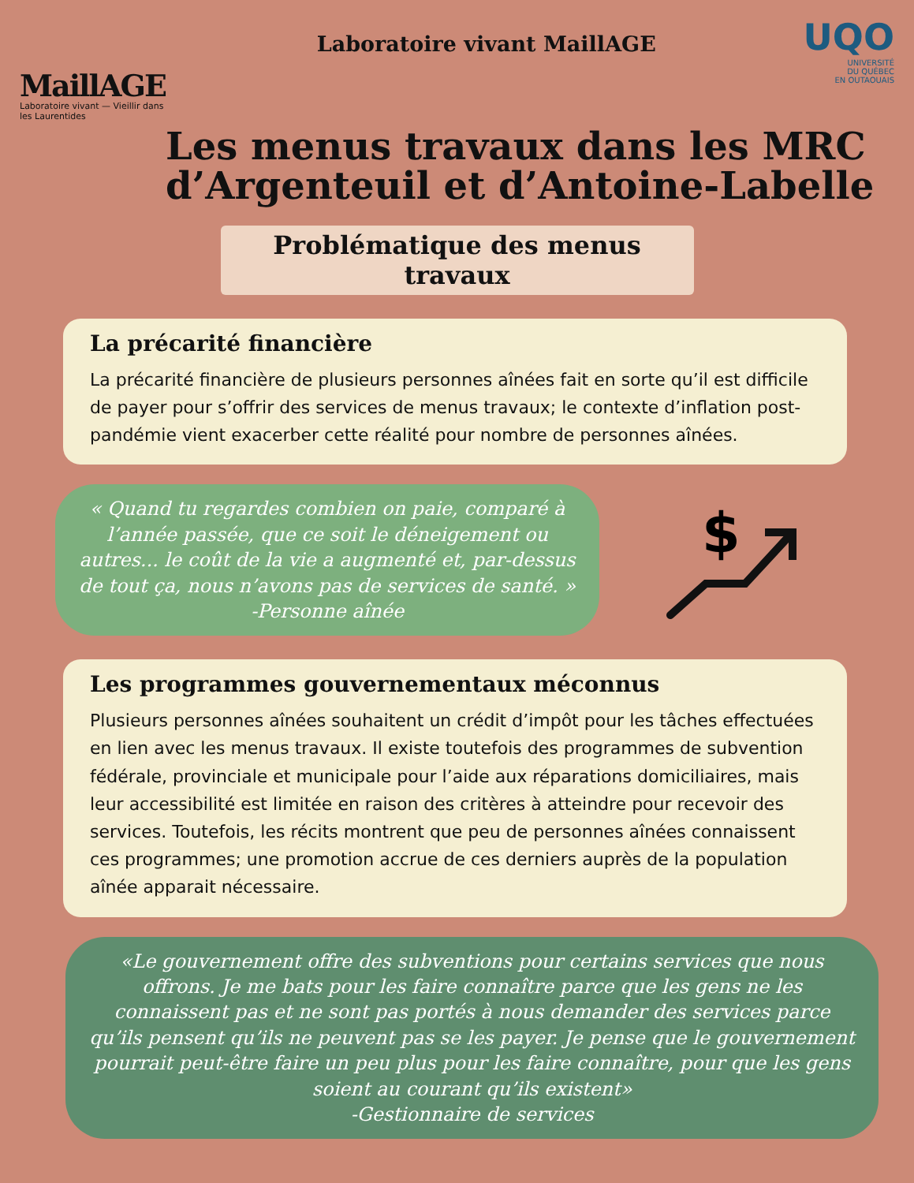MaillAGE
Laboratoire vivant — Vieillir dans les Laurentides
Laboratoire vivant MaillAGE
UQO
UNIVERSITÉ
DU QUÉBEC
EN OUTAOUAIS
Les menus travaux dans les MRC d’Argenteuil et d’Antoine-Labelle
Problématique des menus travaux
La précarité financière
La précarité financière de plusieurs personnes aînées fait en sorte qu’il est difficile de payer pour s’offrir des services de menus travaux; le contexte d’inflation post-pandémie vient exacerber cette réalité pour nombre de personnes aînées.
« Quand tu regardes combien on paie, comparé à l’année passée, que ce soit le déneigement ou autres... le coût de la vie a augmenté et, par-dessus de tout ça, nous n’avons pas de services de santé. »
-Personne aînée
$
Les programmes gouvernementaux méconnus
Plusieurs personnes aînées souhaitent un crédit d’impôt pour les tâches effectuées en lien avec les menus travaux. Il existe toutefois des programmes de subvention fédérale, provinciale et municipale pour l’aide aux réparations domiciliaires, mais leur accessibilité est limitée en raison des critères à atteindre pour recevoir des services. Toutefois, les récits montrent que peu de personnes aînées connaissent ces programmes; une promotion accrue de ces derniers auprès de la population aînée apparait nécessaire.
«Le gouvernement offre des subventions pour certains services que nous offrons. Je me bats pour les faire connaître parce que les gens ne les connaissent pas et ne sont pas portés à nous demander des services parce qu’ils pensent qu’ils ne peuvent pas se les payer. Je pense que le gouvernement pourrait peut-être faire un peu plus pour les faire connaître, pour que les gens soient au courant qu’ils existent»
-Gestionnaire de services